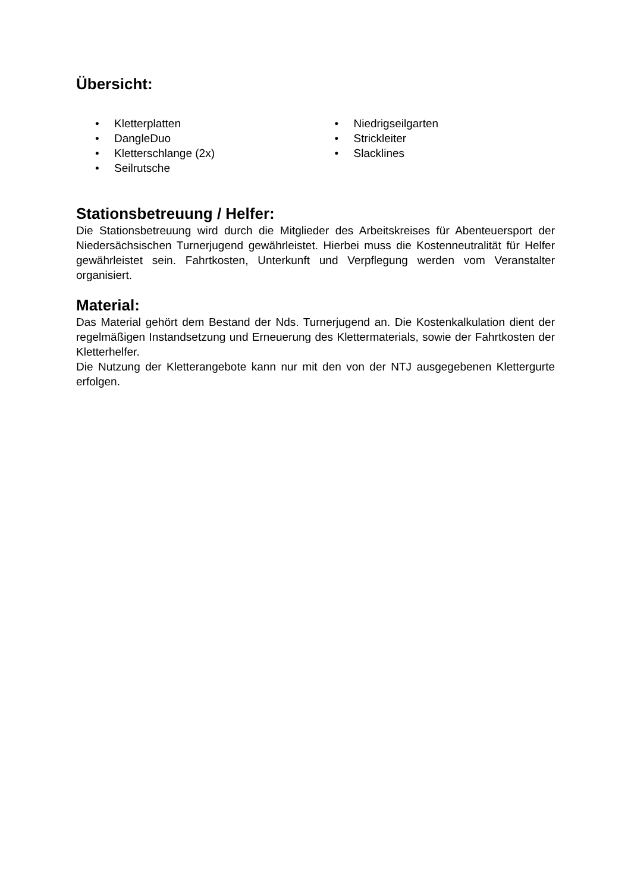Übersicht:
• Kletterplatten
• DangleDuo
• Kletterschlange (2x)
• Seilrutsche
• Niedrigseilgarten
• Strickleiter
• Slacklines
Stationsbetreuung / Helfer:
Die Stationsbetreuung wird durch die Mitglieder des Arbeitskreises für Abenteuersport der Niedersächsischen Turnerjugend gewährleistet. Hierbei muss die Kostenneutralität für Helfer gewährleistet sein. Fahrtkosten, Unterkunft und Verpflegung werden vom Veranstalter organisiert.
Material:
Das Material gehört dem Bestand der Nds. Turnerjugend an. Die Kostenkalkulation dient der regelmäßigen Instandsetzung und Erneuerung des Klettermaterials, sowie der Fahrtkosten der Kletterhelfer.
Die Nutzung der Kletterangebote kann nur mit den von der NTJ ausgegebenen Klettergurte erfolgen.